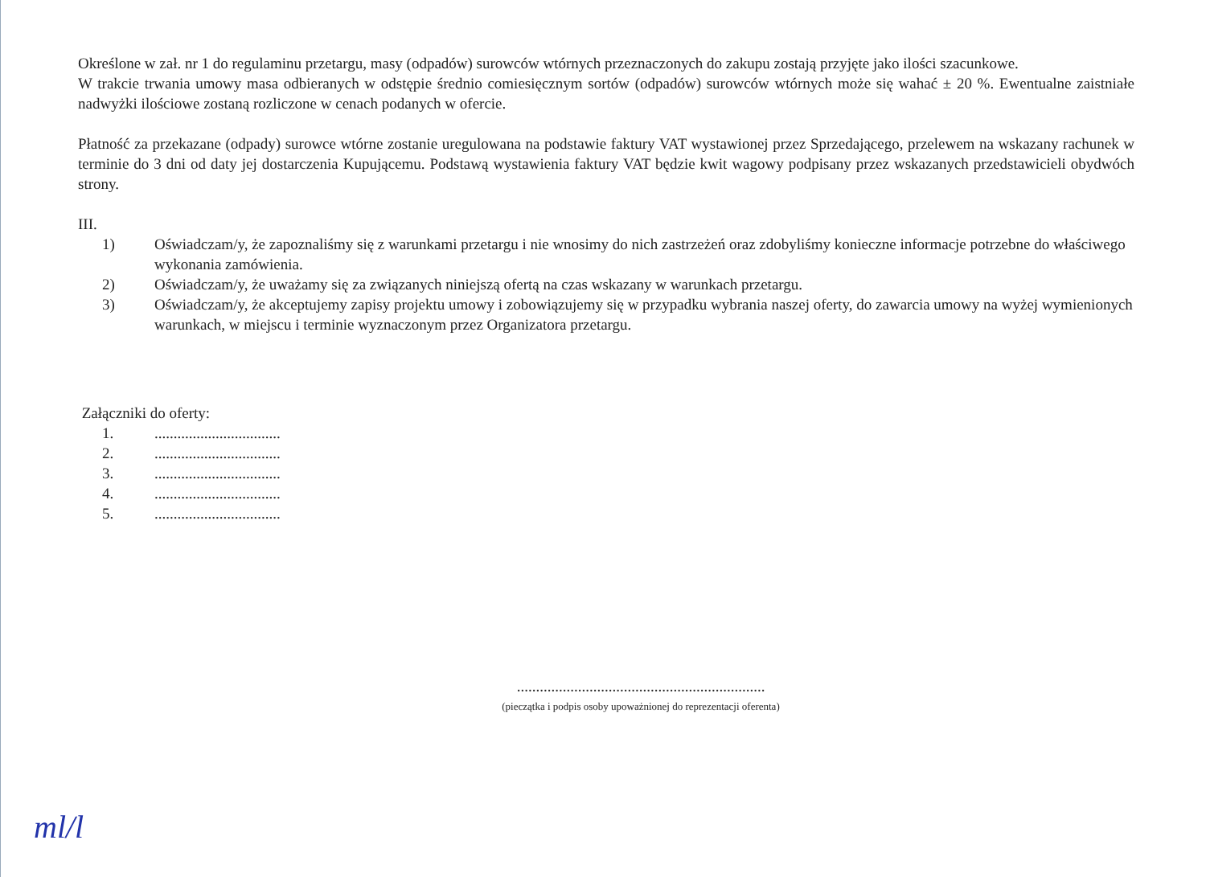Określone w zał. nr 1 do regulaminu przetargu, masy (odpadów) surowców wtórnych przeznaczonych do zakupu zostają przyjęte jako ilości szacunkowe.
W trakcie trwania umowy masa odbieranych w odstępie średnio comiesięcznym sortów (odpadów) surowców wtórnych może się wahać ± 20 %. Ewentualne zaistniałe nadwyżki ilościowe zostaną rozliczone w cenach podanych w ofercie.
Płatność za przekazane (odpady) surowce wtórne zostanie uregulowana na podstawie faktury VAT wystawionej przez Sprzedającego, przelewem na wskazany rachunek w terminie do 3 dni od daty jej dostarczenia Kupującemu. Podstawą wystawienia faktury VAT będzie kwit wagowy podpisany przez wskazanych przedstawicieli obydwóch strony.
III.
1) Oświadczam/y, że zapoznaliśmy się z warunkami przetargu i nie wnosimy do nich zastrzeżeń oraz zdobyliśmy konieczne informacje potrzebne do właściwego wykonania zamówienia.
2) Oświadczam/y, że uważamy się za związanych niniejszą ofertą na czas wskazany w warunkach przetargu.
3) Oświadczam/y, że akceptujemy zapisy projektu umowy i zobowiązujemy się w przypadku wybrania naszej oferty, do zawarcia umowy na wyżej wymienionych warunkach, w miejscu i terminie wyznaczonym przez Organizatora przetargu.
Załączniki do oferty:
1..................................
2..................................
3..................................
4..................................
5..................................
.................................................................
(pieczątka i podpis osoby upoważnionej do reprezentacji oferenta)
ml/l